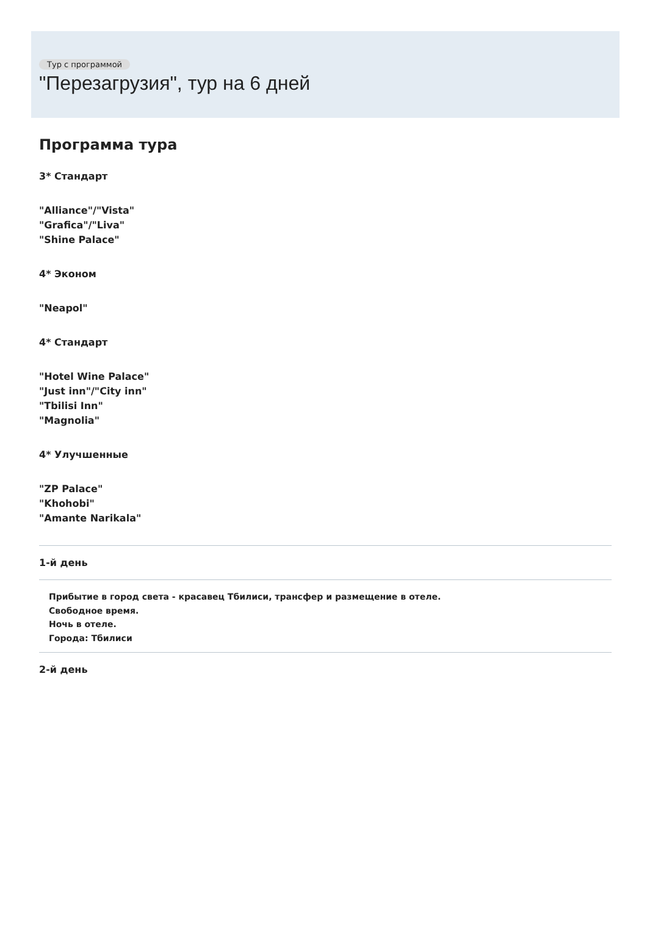Тур с программой
"Перезагрузия", тур на 6 дней
Программа тура
3* Стандарт
"Alliance"/"Vista"
"Grafica"/"Liva"
"Shine Palace"
4* Эконом
"Neapol"
4* Стандарт
"Hotel Wine Palace"
"Just inn"/"City inn"
"Tbilisi Inn"
"Magnolia"
4* Улучшенные
"ZP Palace"
"Khohobi"
"Amante Narikala"
1-й день
Прибытие в город света - красавец Тбилиси, трансфер и размещение в отеле.
Свободное время.
Ночь в отеле.
Города: Тбилиси
2-й день